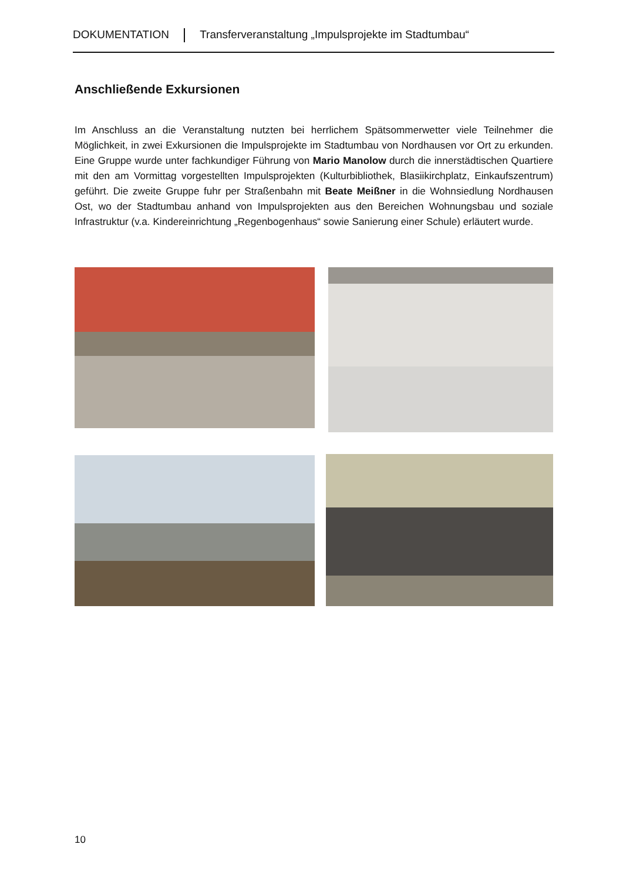DOKUMENTATION Transferveranstaltung „Impulsprojekte im Stadtumbau“
Anschließende Exkursionen
Im Anschluss an die Veranstaltung nutzten bei herrlichem Spätsommerwetter viele Teilnehmer die Möglichkeit, in zwei Exkursionen die Impulsprojekte im Stadtumbau von Nordhausen vor Ort zu erkunden. Eine Gruppe wurde unter fachkundiger Führung von Mario Manolow durch die innerstädtischen Quartiere mit den am Vormittag vorgestellten Impulsprojekten (Kulturbibliothek, Blasiikirchplatz, Einkaufszentrum) geführt. Die zweite Gruppe fuhr per Straßenbahn mit Beate Meißner in die Wohnsiedlung Nordhausen Ost, wo der Stadtumbau anhand von Impulsprojekten aus den Bereichen Wohnungsbau und soziale Infrastruktur (v.a. Kindereinrichtung „Regenbogenhaus“ sowie Sanierung einer Schule) erläutert wurde.
10